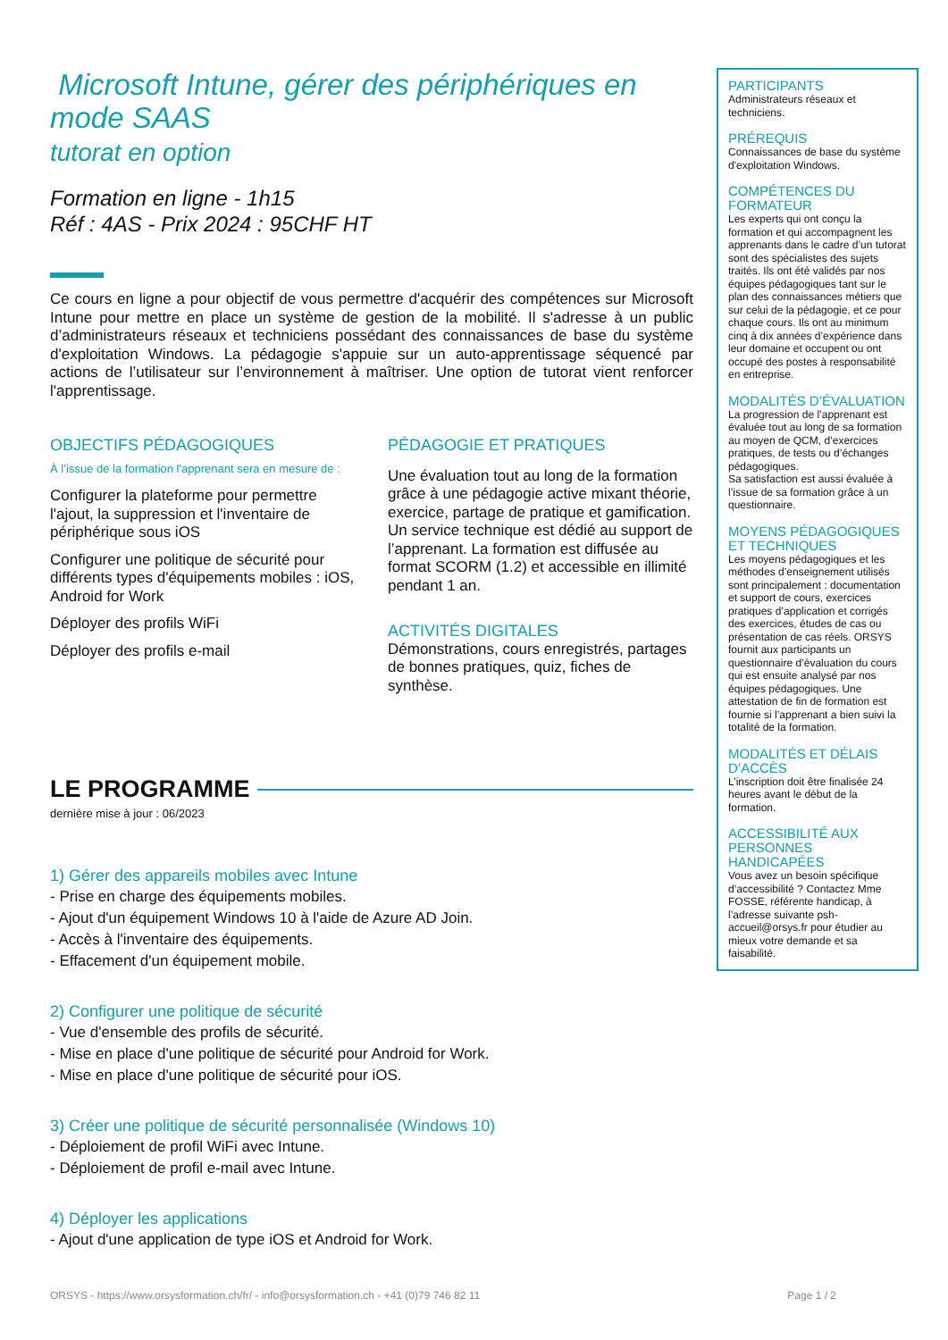Microsoft Intune, gérer des périphériques en mode SAAS
tutorat en option
Formation en ligne - 1h15
Réf : 4AS - Prix 2024 : 95CHF HT
Ce cours en ligne a pour objectif de vous permettre d'acquérir des compétences sur Microsoft Intune pour mettre en place un système de gestion de la mobilité. Il s'adresse à un public d’administrateurs réseaux et techniciens possédant des connaissances de base du système d'exploitation Windows. La pédagogie s'appuie sur un auto-apprentissage séquencé par actions de l’utilisateur sur l’environnement à maîtriser. Une option de tutorat vient renforcer l'apprentissage.
OBJECTIFS PÉDAGOGIQUES
À l’issue de la formation l'apprenant sera en mesure de :
Configurer la plateforme pour permettre l'ajout, la suppression et l'inventaire de périphérique sous iOS
Configurer une politique de sécurité pour différents types d'équipements mobiles : iOS, Android for Work
Déployer des profils WiFi
Déployer des profils e-mail
PÉDAGOGIE ET PRATIQUES
Une évaluation tout au long de la formation grâce à une pédagogie active mixant théorie, exercice, partage de pratique et gamification. Un service technique est dédié au support de l’apprenant. La formation est diffusée au format SCORM (1.2) et accessible en illimité pendant 1 an.
ACTIVITÉS DIGITALES
Démonstrations, cours enregistrés, partages de bonnes pratiques, quiz, fiches de synthèse.
LE PROGRAMME
dernière mise à jour : 06/2023
1) Gérer des appareils mobiles avec Intune
- Prise en charge des équipements mobiles.
- Ajout d'un équipement Windows 10 à l'aide de Azure AD Join.
- Accès à l'inventaire des équipements.
- Effacement d'un équipement mobile.
2) Configurer une politique de sécurité
- Vue d'ensemble des profils de sécurité.
- Mise en place d'une politique de sécurité pour Android for Work.
- Mise en place d'une politique de sécurité pour iOS.
3) Créer une politique de sécurité personnalisée (Windows 10)
- Déploiement de profil WiFi avec Intune.
- Déploiement de profil e-mail avec Intune.
4) Déployer les applications
- Ajout d'une application de type iOS et Android for Work.
PARTICIPANTS
Administrateurs réseaux et techniciens.
PRÉREQUIS
Connaissances de base du système d'exploitation Windows.
COMPÉTENCES DU FORMATEUR
Les experts qui ont conçu la formation et qui accompagnent les apprenants dans le cadre d’un tutorat sont des spécialistes des sujets traités. Ils ont été validés par nos équipes pédagogiques tant sur le plan des connaissances métiers que sur celui de la pédagogie, et ce pour chaque cours. Ils ont au minimum cinq à dix années d’expérience dans leur domaine et occupent ou ont occupé des postes à responsabilité en entreprise.
MODALITÉS D’ÉVALUATION
La progression de l’apprenant est évaluée tout au long de sa formation au moyen de QCM, d’exercices pratiques, de tests ou d’échanges pédagogiques.
Sa satisfaction est aussi évaluée à l’issue de sa formation grâce à un questionnaire.
MOYENS PÉDAGOGIQUES ET TECHNIQUES
Les moyens pédagogiques et les méthodes d’enseignement utilisés sont principalement : documentation et support de cours, exercices pratiques d’application et corrigés des exercices, études de cas ou présentation de cas réels. ORSYS fournit aux participants un questionnaire d’évaluation du cours qui est ensuite analysé par nos équipes pédagogiques. Une attestation de fin de formation est fournie si l’apprenant a bien suivi la totalité de la formation.
MODALITÉS ET DÉLAIS D’ACCÈS
L’inscription doit être finalisée 24 heures avant le début de la formation.
ACCESSIBILITÉ AUX PERSONNES HANDICAPÉES
Vous avez un besoin spécifique d’accessibilité ? Contactez Mme FOSSE, référente handicap, à l’adresse suivante psh-accueil@orsys.fr pour étudier au mieux votre demande et sa faisabilité.
ORSYS - https://www.orsysformation.ch/fr/ - info@orsysformation.ch - +41 (0)79 746 82 11 Page 1 / 2